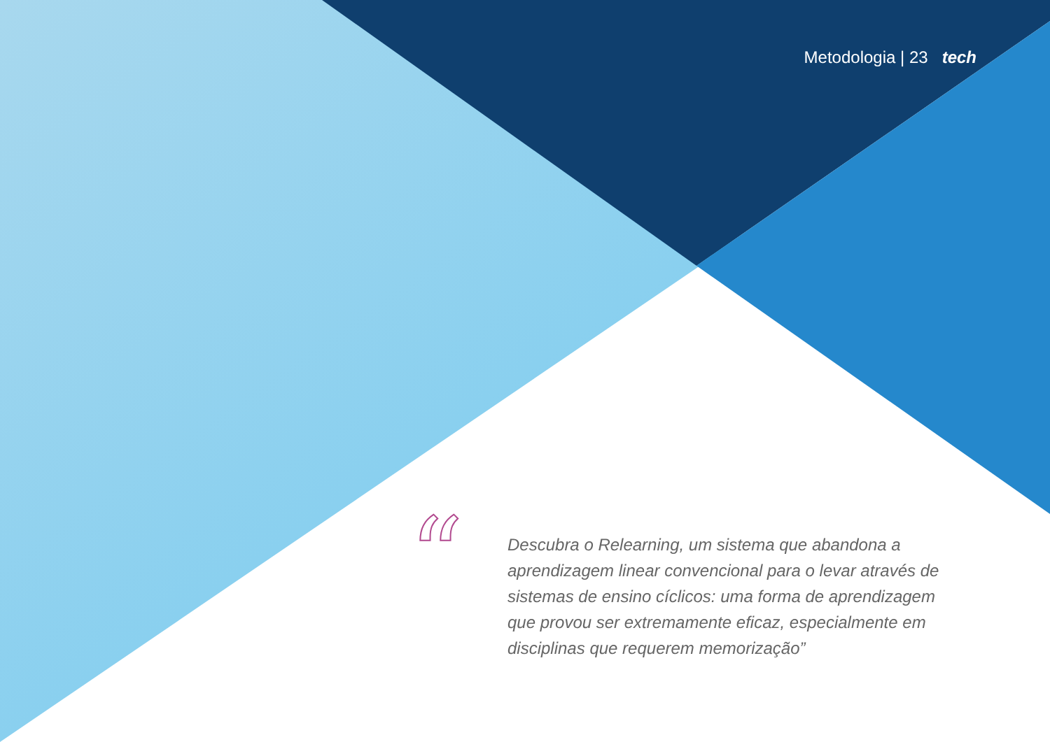Metodologia | 23 tech
“
Descubra o Relearning, um sistema que abandona a aprendizagem linear convencional para o levar através de sistemas de ensino cíclicos: uma forma de aprendizagem que provou ser extremamente eficaz, especialmente em disciplinas que requerem memorização”